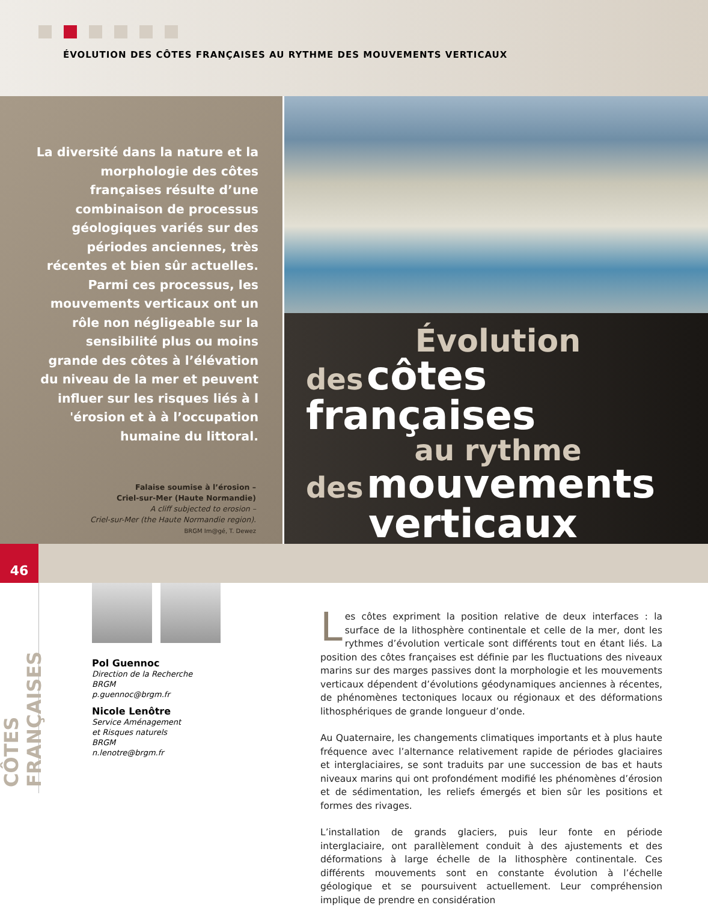ÉVOLUTION DES CÔTES FRANÇAISES AU RYTHME DES MOUVEMENTS VERTICAUX
La diversité dans la nature et la morphologie des côtes françaises résulte d’une combinaison de processus géologiques variés sur des périodes anciennes, très récentes et bien sûr actuelles. Parmi ces processus, les mouvements verticaux ont un rôle non négligeable sur la sensibilité plus ou moins grande des côtes à l’élévation du niveau de la mer et peuvent influer sur les risques liés à l 'érosion et à à l’occupation humaine du littoral.
Falaise soumise à l’érosion –
Criel-sur-Mer (Haute Normandie)
A cliff subjected to erosion –
Criel-sur-Mer (the Haute Normandie region).
BRGM Im@gé, T. Dewez
Évolution
des côtes françaises
au rythme
des mouvements
verticaux
46
CÔTES FRANÇAISES
Pol Guennoc
Direction de la Recherche
BRGM
p.guennoc@brgm.fr
Nicole Lenôtre
Service Aménagement
et Risques naturels
BRGM
n.lenotre@brgm.fr
Les côtes expriment la position relative de deux interfaces : la surface de la lithosphère continentale et celle de la mer, dont les rythmes d’évolution verticale sont différents tout en étant liés. La position des côtes françaises est définie par les fluctuations des niveaux marins sur des marges passives dont la morphologie et les mouvements verticaux dépendent d’évolutions géodynamiques anciennes à récentes, de phénomènes tectoniques locaux ou régionaux et des déformations lithosphériques de grande longueur d’onde.
Au Quaternaire, les changements climatiques importants et à plus haute fréquence avec l’alternance relativement rapide de périodes glaciaires et interglaciaires, se sont traduits par une succession de bas et hauts niveaux marins qui ont profondément modifié les phénomènes d’érosion et de sédimentation, les reliefs émergés et bien sûr les positions et formes des rivages.
L’installation de grands glaciers, puis leur fonte en période interglaciaire, ont parallèlement conduit à des ajustements et des déformations à large échelle de la lithosphère continentale. Ces différents mouvements sont en constante évolution à l’échelle géologique et se poursuivent actuellement. Leur compréhension implique de prendre en considération